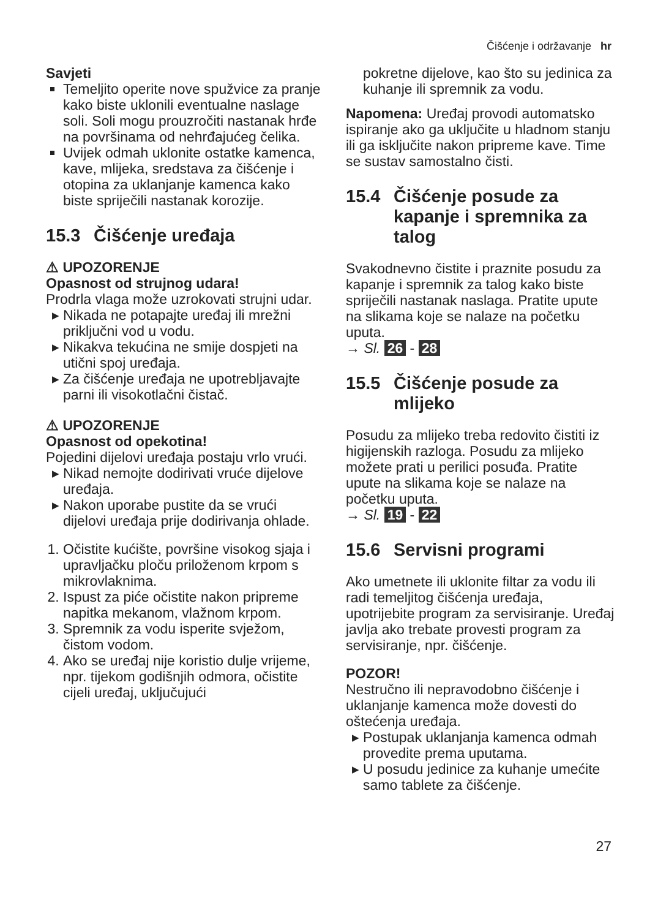Čišćenje i održavanje hr
Savjeti
Temeljito operite nove spužvice za pranje kako biste uklonili eventualne naslage soli. Soli mogu prouzročiti nastanak hrđe na površinama od nehrđajućeg čelika.
Uvijek odmah uklonite ostatke kamenca, kave, mlijeka, sredstava za čišćenje i otopina za uklanjanje kamenca kako biste spriječili nastanak korozije.
15.3 Čišćenje uređaja
⚠ UPOZORENJE
Opasnost od strujnog udara!
Prodrla vlaga može uzrokovati strujni udar.
Nikada ne potapajte uređaj ili mrežni priključni vod u vodu.
Nikakva tekućina ne smije dospjeti na utični spoj uređaja.
Za čišćenje uređaja ne upotrebljavajte parni ili visokotlačni čistač.
⚠ UPOZORENJE
Opasnost od opekotina!
Pojedini dijelovi uređaja postaju vrlo vrući.
Nikad nemojte dodirivati vruće dijelove uređaja.
Nakon uporabe pustite da se vrući dijelovi uređaja prije dodirivanja ohlade.
1. Očistite kućište, površine visokog sjaja i upravljačku ploču priloženom krpom s mikrovlaknima.
2. Ispust za piće očistite nakon pripreme napitka mekanom, vlažnom krpom.
3. Spremnik za vodu isperite svježom, čistom vodom.
4. Ako se uređaj nije koristio dulje vrijeme, npr. tijekom godišnjih odmora, očistite cijeli uređaj, uključujući
pokretne dijelove, kao što su jedinica za kuhanje ili spremnik za vodu.
Napomena: Uređaj provodi automatsko ispiranje ako ga uključite u hladnom stanju ili ga isključite nakon pripreme kave. Time se sustav samostalno čisti.
15.4 Čišćenje posude za kapanje i spremnika za talog
Svakodnevno čistite i praznite posudu za kapanje i spremnik za talog kako biste spriječili nastanak naslaga. Pratite upute na slikama koje se nalaze na početku uputa.
→ Sl. 26 - 28
15.5 Čišćenje posude za mlijeko
Posudu za mlijeko treba redovito čistiti iz higijenskih razloga. Posudu za mlijeko možete prati u perilici posuđa. Pratite upute na slikama koje se nalaze na početku uputa.
→ Sl. 19 - 22
15.6 Servisni programi
Ako umetnete ili uklonite filtar za vodu ili radi temeljitog čišćenja uređaja, upotrijebite program za servisiranje. Uređaj javlja ako trebate provesti program za servisiranje, npr. čišćenje.
POZOR!
Nestručno ili nepravodobno čišćenje i uklanjanje kamenca može dovesti do oštećenja uređaja.
Postupak uklanjanja kamenca odmah provedite prema uputama.
U posudu jedinice za kuhanje umećite samo tablete za čišćenje.
27